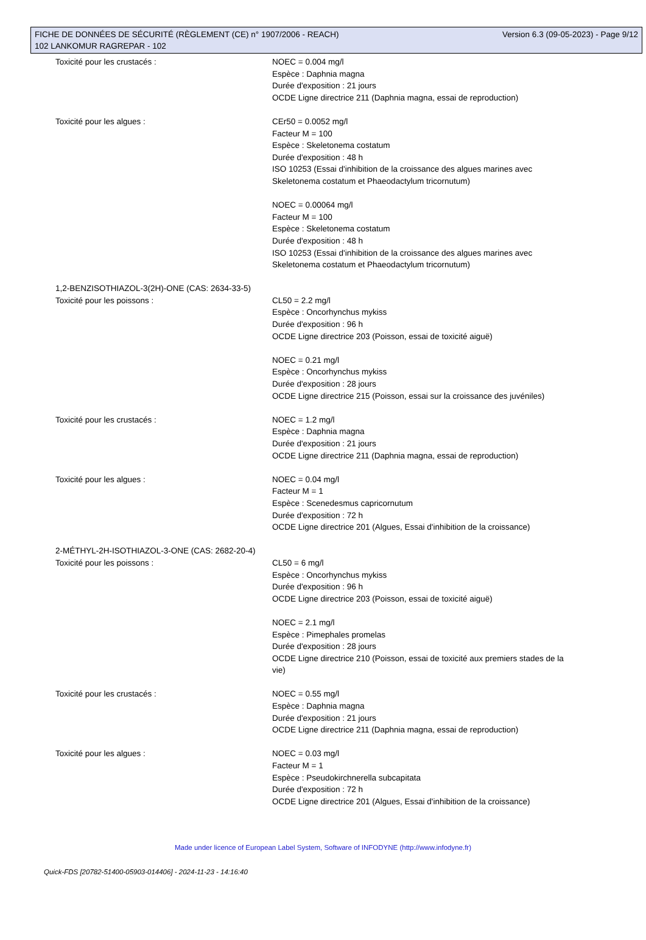FICHE DE DONNÉES DE SÉCURITÉ (RÈGLEMENT (CE) n° 1907/2006 - REACH) Version 6.3 (09-05-2023) - Page 9/12
102 LANKOMUR RAGREPAR - 102
Toxicité pour les crustacés : NOEC = 0.004 mg/l
Espèce : Daphnia magna
Durée d'exposition : 21 jours
OCDE Ligne directrice 211 (Daphnia magna, essai de reproduction)
Toxicité pour les algues : CEr50 = 0.0052 mg/l
Facteur M = 100
Espèce : Skeletonema costatum
Durée d'exposition : 48 h
ISO 10253 (Essai d'inhibition de la croissance des algues marines avec Skeletonema costatum et Phaeodactylum tricornutum)
NOEC = 0.00064 mg/l
Facteur M = 100
Espèce : Skeletonema costatum
Durée d'exposition : 48 h
ISO 10253 (Essai d'inhibition de la croissance des algues marines avec Skeletonema costatum et Phaeodactylum tricornutum)
1,2-BENZISOTHIAZOL-3(2H)-ONE (CAS: 2634-33-5)
Toxicité pour les poissons : CL50 = 2.2 mg/l
Espèce : Oncorhynchus mykiss
Durée d'exposition : 96 h
OCDE Ligne directrice 203 (Poisson, essai de toxicité aiguë)
NOEC = 0.21 mg/l
Espèce : Oncorhynchus mykiss
Durée d'exposition : 28 jours
OCDE Ligne directrice 215 (Poisson, essai sur la croissance des juvéniles)
Toxicité pour les crustacés : NOEC = 1.2 mg/l
Espèce : Daphnia magna
Durée d'exposition : 21 jours
OCDE Ligne directrice 211 (Daphnia magna, essai de reproduction)
Toxicité pour les algues : NOEC = 0.04 mg/l
Facteur M = 1
Espèce : Scenedesmus capricornutum
Durée d'exposition : 72 h
OCDE Ligne directrice 201 (Algues, Essai d'inhibition de la croissance)
2-MÉTHYL-2H-ISOTHIAZOL-3-ONE (CAS: 2682-20-4)
Toxicité pour les poissons : CL50 = 6 mg/l
Espèce : Oncorhynchus mykiss
Durée d'exposition : 96 h
OCDE Ligne directrice 203 (Poisson, essai de toxicité aiguë)
NOEC = 2.1 mg/l
Espèce : Pimephales promelas
Durée d'exposition : 28 jours
OCDE Ligne directrice 210 (Poisson, essai de toxicité aux premiers stades de la vie)
Toxicité pour les crustacés : NOEC = 0.55 mg/l
Espèce : Daphnia magna
Durée d'exposition : 21 jours
OCDE Ligne directrice 211 (Daphnia magna, essai de reproduction)
Toxicité pour les algues : NOEC = 0.03 mg/l
Facteur M = 1
Espèce : Pseudokirchnerella subcapitata
Durée d'exposition : 72 h
OCDE Ligne directrice 201 (Algues, Essai d'inhibition de la croissance)
Made under licence of European Label System, Software of INFODYNE (http://www.infodyne.fr)
Quick-FDS [20782-51400-05903-014406] - 2024-11-23 - 14:16:40